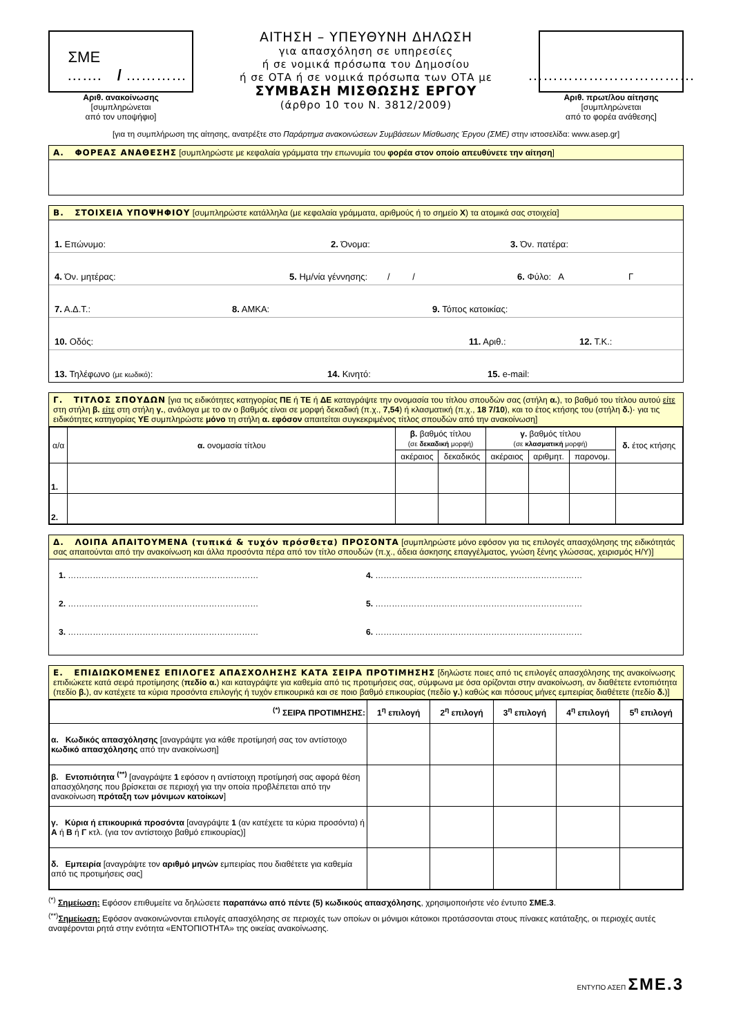ΣΜΕ ……. / …………
Αριθ. ανακοίνωσης
[συμπληρώνεται
από τον υποψήφιο]
ΑΙΤΗΣΗ – ΥΠΕΥΘΥΝΗ ΔΗΛΩΣΗ
για απασχόληση σε υπηρεσίες
ή σε νομικά πρόσωπα του Δημοσίου
ή σε ΟΤΑ ή σε νομικά πρόσωπα των ΟΤΑ με
ΣΥΜΒΑΣΗ ΜΙΣΘΩΣΗΣ ΕΡΓΟΥ
(άρθρο 10 του Ν. 3812/2009)
……………………………
Αριθ. πρωτ/λου αίτησης
[συμπληρώνεται
από το φορέα ανάθεσης]
[για τη συμπλήρωση της αίτησης, ανατρέξτε στο Παράρτημα ανακοινώσεων Συμβάσεων Μίσθωσης Έργου (ΣΜΕ) στην ιστοσελίδα: www.asep.gr]
Α. ΦΟΡΕΑΣ ΑΝΑΘΕΣΗΣ [συμπληρώστε με κεφαλαία γράμματα την επωνυμία του φορέα στον οποίο απευθύνετε την αίτηση]
Β. ΣΤΟΙΧΕΙΑ ΥΠΟΨΗΦΙΟΥ [συμπληρώστε κατάλληλα (με κεφαλαία γράμματα, αριθμούς ή το σημείο Χ) τα ατομικά σας στοιχεία]
1. Επώνυμο:
2. Όνομα:
3. Όν. πατέρα:
4. Όν. μητέρας:
5. Ημ/νία γέννησης: / /
6. Φύλο: Α Γ
7. Α.Δ.Τ.:
8. ΑΜΚΑ:
9. Τόπος κατοικίας:
10. Οδός:
11. Αριθ.:
12. Τ.Κ.:
13. Τηλέφωνο (με κωδικό):
14. Κινητό:
15. e-mail:
Γ. ΤΙΤΛΟΣ ΣΠΟΥΔΩΝ [για τις ειδικότητες κατηγορίας ΠΕ ή ΤΕ ή ΔΕ καταγράψτε την ονομασία του τίτλου σπουδών σας (στήλη α.), το βαθμό του τίτλου αυτού είτε στη στήλη β. είτε στη στήλη γ., ανάλογα με το αν ο βαθμός είναι σε μορφή δεκαδική (π.χ., 7,54) ή κλασματική (π.χ., 18 7/10), και το έτος κτήσης του (στήλη δ.)· για τις ειδικότητες κατηγορίας ΥΕ συμπληρώστε μόνο τη στήλη α. εφόσον απαιτείται συγκεκριμένος τίτλος σπουδών από την ανακοίνωση]
| α/α | α. ονομασία τίτλου | β. βαθμός τίτλου (σε δεκαδική μορφή) | | γ. βαθμός τίτλου (σε κλασματική μορφή) | | | δ. έτος κτήσης |
| --- | --- | --- | --- | --- | --- | --- | --- |
| | | ακέραιος | δεκαδικός | ακέραιος | αριθμητ. | παρονομ. | |
| 1. | | | | | | | |
| 2. | | | | | | | |
Δ. ΛΟΙΠΑ ΑΠΑΙΤΟΥΜΕΝΑ (τυπικά & τυχόν πρόσθετα) ΠΡΟΣΟΝΤΑ [συμπληρώστε μόνο εφόσον για τις επιλογές απασχόλησης της ειδικότητάς σας απαιτούνται από την ανακοίνωση και άλλα προσόντα πέρα από τον τίτλο σπουδών (π.χ., άδεια άσκησης επαγγέλματος, γνώση ξένης γλώσσας, χειρισμός Η/Υ)]
1. …………………………………………………………… 4. …………………………………………………………………
2. …………………………………………………………… 5. …………………………………………………………………
3. …………………………………………………………… 6. …………………………………………………………………
Ε. ΕΠΙΔΙΩΚΟΜΕΝΕΣ ΕΠΙΛΟΓΕΣ ΑΠΑΣΧΟΛΗΣΗΣ ΚΑΤΑ ΣΕΙΡΑ ΠΡΟΤΙΜΗΣΗΣ [δηλώστε ποιες από τις επιλογές απασχόλησης της ανακοίνωσης επιδιώκετε κατά σειρά προτίμησης (πεδίο α.) και καταγράψτε για καθεμία από τις προτιμήσεις σας, σύμφωνα με όσα ορίζονται στην ανακοίνωση, αν διαθέτετε εντοπιότητα (πεδίο β.), αν κατέχετε τα κύρια προσόντα επιλογής ή τυχόν επικουρικά και σε ποιο βαθμό επικουρίας (πεδίο γ.) καθώς και πόσους μήνες εμπειρίας διαθέτετε (πεδίο δ.)]
| <sup>(*)</sup> ΣΕΙΡΑ ΠΡΟΤΙΜΗΣΗΣ: | 1<sup>η</sup> επιλογή | 2<sup>η</sup> επιλογή | 3<sup>η</sup> επιλογή | 4<sup>η</sup> επιλογή | 5<sup>η</sup> επιλογή |
| --- | --- | --- | --- | --- | --- |
| α. Κωδικός απασχόλησης [αναγράψτε για κάθε προτίμησή σας τον αντίστοιχο κωδικό απασχόλησης από την ανακοίνωση] | | | | | |
| β. Εντοπιότητα <sup>(**)</sup> [αναγράψτε 1 εφόσον η αντίστοιχη προτίμησή σας αφορά θέση απασχόλησης που βρίσκεται σε περιοχή για την οποία προβλέπεται από την ανακοίνωση πρόταξη των μόνιμων κατοίκων ] | | | | | |
| γ. Κύρια ή επικουρικά προσόντα [αναγράψτε 1 (αν κατέχετε τα κύρια προσόντα) ή Α ή Β ή Γ κτλ. (για τον αντίστοιχο βαθμό επικουρίας)] | | | | | |
| δ. Εμπειρία [αναγράψτε τον αριθμό μηνών εμπειρίας που διαθέτετε για καθεμία από τις προτιμήσεις σας] | | | | | |
<sup>(*)</sup> Σημείωση: Εφόσον επιθυμείτε να δηλώσετε παραπάνω από πέντε (5) κωδικούς απασχόλησης, χρησιμοποιήστε νέο έντυπο ΣΜΕ.3.
<sup>(**)</sup> Σημείωση: Εφόσον ανακοινώνονται επιλογές απασχόλησης σε περιοχές των οποίων οι μόνιμοι κάτοικοι προτάσσονται στους πίνακες κατάταξης, οι περιοχές αυτές αναφέρονται ρητά στην ενότητα «ΕΝΤΟΠΙΟΤΗΤΑ» της οικείας ανακοίνωσης.
ΕΝΤΥΠΟ ΑΣΕΠ ΣΜΕ.3